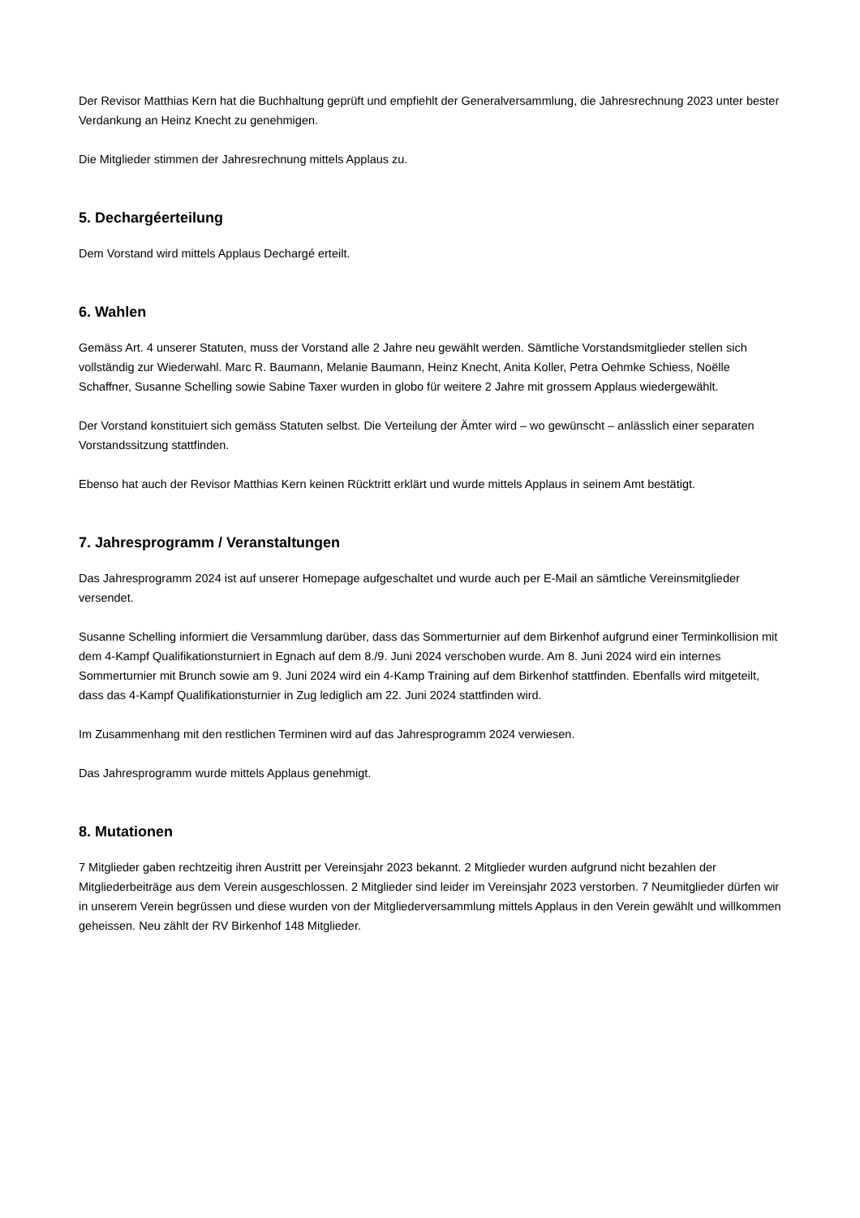Der Revisor Matthias Kern hat die Buchhaltung geprüft und empfiehlt der Generalversammlung, die Jahresrechnung 2023 unter bester Verdankung an Heinz Knecht zu genehmigen.
Die Mitglieder stimmen der Jahresrechnung mittels Applaus zu.
5. Dechargéerteilung
Dem Vorstand wird mittels Applaus Dechargé erteilt.
6. Wahlen
Gemäss Art. 4 unserer Statuten, muss der Vorstand alle 2 Jahre neu gewählt werden. Sämtliche Vorstandsmitglieder stellen sich vollständig zur Wiederwahl. Marc R. Baumann, Melanie Baumann, Heinz Knecht, Anita Koller, Petra Oehmke Schiess, Noëlle Schaffner, Susanne Schelling sowie Sabine Taxer wurden in globo für weitere 2 Jahre mit grossem Applaus wiedergewählt.
Der Vorstand konstituiert sich gemäss Statuten selbst. Die Verteilung der Ämter wird – wo gewünscht – anlässlich einer separaten Vorstandssitzung stattfinden.
Ebenso hat auch der Revisor Matthias Kern keinen Rücktritt erklärt und wurde mittels Applaus in seinem Amt bestätigt.
7. Jahresprogramm / Veranstaltungen
Das Jahresprogramm 2024 ist auf unserer Homepage aufgeschaltet und wurde auch per E-Mail an sämtliche Vereinsmitglieder versendet.
Susanne Schelling informiert die Versammlung darüber, dass das Sommerturnier auf dem Birkenhof aufgrund einer Terminkollision mit dem 4-Kampf Qualifikationsturniert in Egnach auf dem 8./9. Juni 2024 verschoben wurde. Am 8. Juni 2024 wird ein internes Sommerturnier mit Brunch sowie am 9. Juni 2024 wird ein 4-Kamp Training auf dem Birkenhof stattfinden. Ebenfalls wird mitgeteilt, dass das 4-Kampf Qualifikationsturnier in Zug lediglich am 22. Juni 2024 stattfinden wird.
Im Zusammenhang mit den restlichen Terminen wird auf das Jahresprogramm 2024 verwiesen.
Das Jahresprogramm wurde mittels Applaus genehmigt.
8. Mutationen
7 Mitglieder gaben rechtzeitig ihren Austritt per Vereinsjahr 2023 bekannt. 2 Mitglieder wurden aufgrund nicht bezahlen der Mitgliederbeiträge aus dem Verein ausgeschlossen. 2 Mitglieder sind leider im Vereinsjahr 2023 verstorben. 7 Neumitglieder dürfen wir in unserem Verein begrüssen und diese wurden von der Mitgliederversammlung mittels Applaus in den Verein gewählt und willkommen geheissen. Neu zählt der RV Birkenhof 148 Mitglieder.